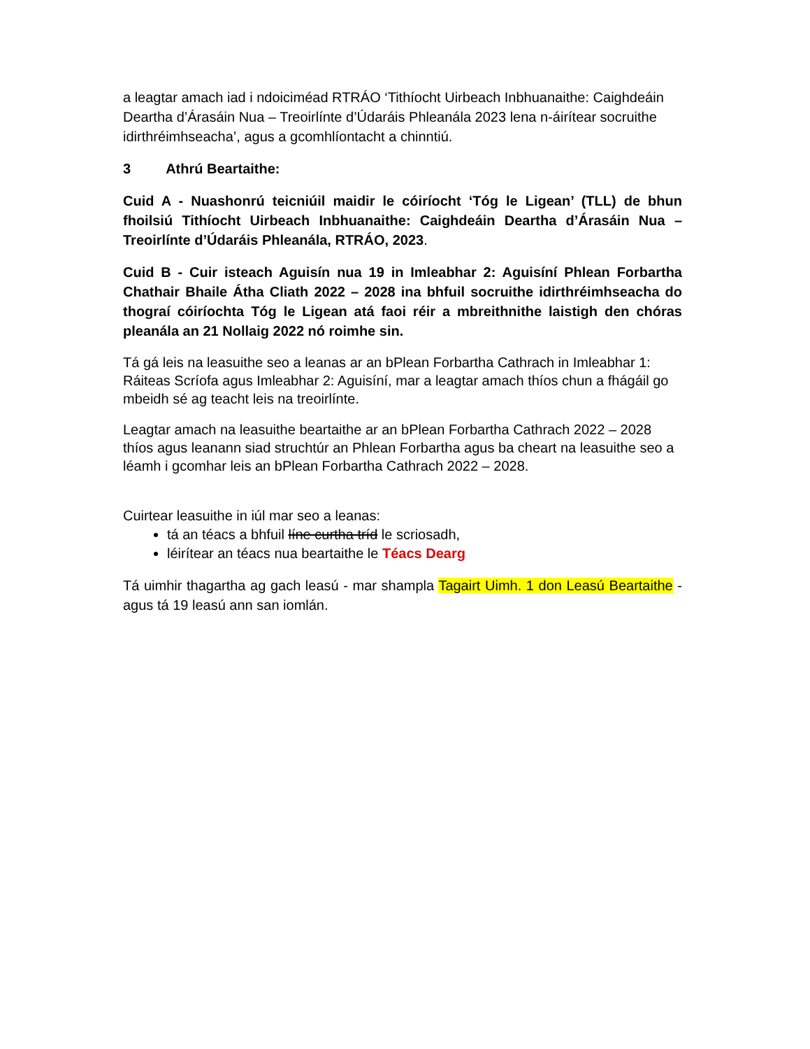a leagtar amach iad i ndoiciméad RTRÁO ‘Tithíocht Uirbeach Inbhuanaithe: Caighdeáin Deartha d’Árasáin Nua – Treoirlínte d’Údaráis Phleanála 2023 lena n-áirítear socruithe idirthréimhseacha’, agus a gcomhlíontacht a chinntiú.
3 Athrú Beartaithe:
Cuid A - Nuashonrú teicniúil maidir le cóiríocht ‘Tóg le Ligean’ (TLL) de bhun fhoilsiú Tithíocht Uirbeach Inbhuanaithe: Caighdeáin Deartha d’Árasáin Nua – Treoirlínte d’Údaráis Phleanála, RTRÁO, 2023.
Cuid B - Cuir isteach Aguisín nua 19 in Imleabhar 2: Aguisíní Phlean Forbartha Chathair Bhaile Átha Cliath 2022 – 2028 ina bhfuil socruithe idirthréimhseacha do thograí cóiríochta Tóg le Ligean atá faoi réir a mbreithnithe laistigh den chóras pleanála an 21 Nollaig 2022 nó roimhe sin.
Tá gá leis na leasuithe seo a leanas ar an bPlean Forbartha Cathrach in Imleabhar 1: Ráiteas Scríofa agus Imleabhar 2: Aguisíní, mar a leagtar amach thíos chun a fhágáil go mbeidh sé ag teacht leis na treoirlínte.
Leagtar amach na leasuithe beartaithe ar an bPlean Forbartha Cathrach 2022 – 2028 thíos agus leanann siad struchtúr an Phlean Forbartha agus ba cheart na leasuithe seo a léamh i gcomhar leis an bPlean Forbartha Cathrach 2022 – 2028.
Cuirtear leasuithe in iúl mar seo a leanas:
tá an téacs a bhfuil líne curtha tríd le scriosadh,
léirítear an téacs nua beartaithe le Téacs Dearg
Tá uimhir thagartha ag gach leasú - mar shampla Tagairt Uimh. 1 don Leasú Beartaithe - agus tá 19 leasú ann san iomlán.